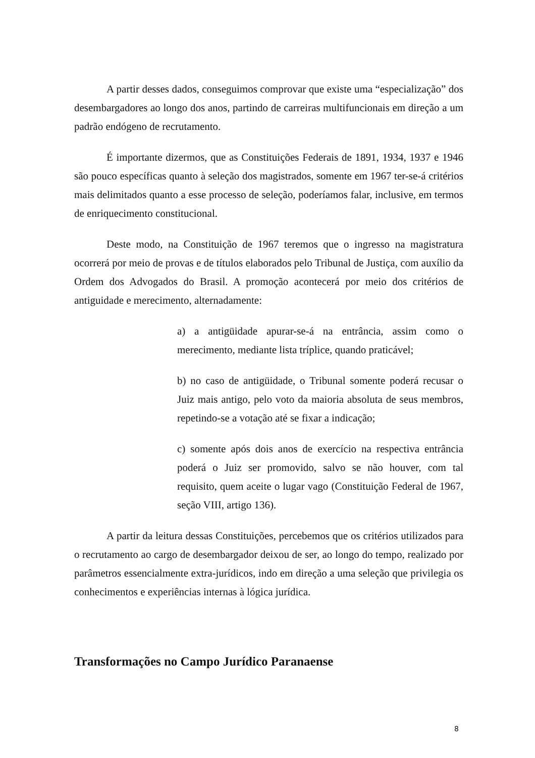A partir desses dados, conseguimos comprovar que existe uma “especialização” dos desembargadores ao longo dos anos, partindo de carreiras multifuncionais em direção a um padrão endógeno de recrutamento.
É importante dizermos, que as Constituições Federais de 1891, 1934, 1937 e 1946 são pouco específicas quanto à seleção dos magistrados, somente em 1967 ter-se-á critérios mais delimitados quanto a esse processo de seleção, poderíamos falar, inclusive, em termos de enriquecimento constitucional.
Deste modo, na Constituição de 1967 teremos que o ingresso na magistratura ocorrerá por meio de provas e de títulos elaborados pelo Tribunal de Justiça, com auxílio da Ordem dos Advogados do Brasil. A promoção acontecerá por meio dos critérios de antiguidade e merecimento, alternadamente:
a) a antigüidade apurar-se-á na entrância, assim como o merecimento, mediante lista tríplice, quando praticável;
b) no caso de antigüidade, o Tribunal somente poderá recusar o Juiz mais antigo, pelo voto da maioria absoluta de seus membros, repetindo-se a votação até se fixar a indicação;
c) somente após dois anos de exercício na respectiva entrância poderá o Juiz ser promovido, salvo se não houver, com tal requisito, quem aceite o lugar vago (Constituição Federal de 1967, seção VIII, artigo 136).
A partir da leitura dessas Constituições, percebemos que os critérios utilizados para o recrutamento ao cargo de desembargador deixou de ser, ao longo do tempo, realizado por parâmetros essencialmente extra-jurídicos, indo em direção a uma seleção que privilegia os conhecimentos e experiências internas à lógica jurídica.
Transformações no Campo Jurídico Paranaense
8